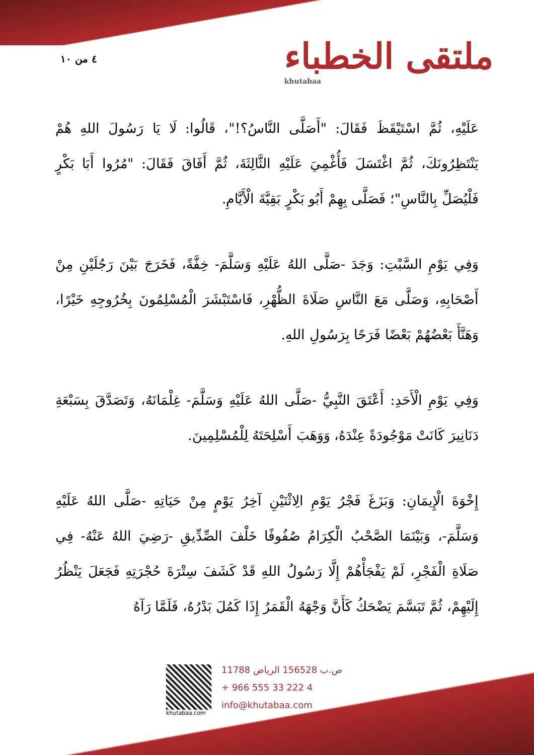٤ من ١٠ ملتقى الخطباء
khutabaa
عَلَيْهِ، ثُمَّ اسْتَيْقَظَ فَقَالَ: "أَصَلَّى النَّاسُ؟!"، قَالُوا: لَا يَا رَسُولَ اللهِ هُمْ يَنْتَظِرُونَكَ، ثُمَّ اغْتَسَلَ فَأُغْمِيَ عَلَيْهِ الثَّالِثَةَ، ثُمَّ أَفَاقَ فَقَالَ: "مُرُوا أَبَا بَكْرٍ فَلْيُصَلِّ بِالنَّاسِ"؛ فَصَلَّى بِهِمْ أَبُو بَكْرٍ بَقِيَّةَ الْأَيَّامِ.
وَفِي يَوْمِ السَّبْتِ: وَجَدَ -صَلَّى اللهُ عَلَيْهِ وَسَلَّمَ- خِفَّةً، فَخَرَجَ بَيْنَ رَجُلَيْنِ مِنْ أَصْحَابِهِ، وَصَلَّى مَعَ النَّاسِ صَلَاةَ الظُّهْرِ، فَاسْتَبْشَرَ الْمُسْلِمُونَ بِخُرُوجِهِ خَيْرًا، وَهَنَّأَ بَعْضُهُمْ بَعْضًا فَرَحًا بِرَسُولِ اللهِ.
وَفِي يَوْمِ الْأَحَدِ: أَعْتَقَ النَّبِيُّ -صَلَّى اللهُ عَلَيْهِ وَسَلَّمَ- غِلْمَانَهُ، وَتَصَدَّقَ بِسَبْعَةِ دَنَانِيرَ كَانَتْ مَوْجُودَةً عِنْدَهُ، وَوَهَبَ أَسْلِحَتَهُ لِلْمُسْلِمِينَ.
إِخْوَةَ الْإِيمَانِ: وَبَزَغَ فَجْرُ يَوْمِ الِاثْنَيْنِ آخِرُ يَوْمٍ مِنْ حَيَاتِهِ -صَلَّى اللهُ عَلَيْهِ وَسَلَّمَ-، وَبَيْنَمَا الصَّحْبُ الْكِرَامُ صُفُوفًا خَلْفَ الصِّدِّيقِ -رَضِيَ اللهُ عَنْهُ- فِي صَلَاةِ الْفَجْرِ، لَمْ يَفْجَأْهُمْ إِلَّا رَسُولُ اللهِ قَدْ كَشَفَ سِتْرَةَ حُجْرَتِهِ فَجَعَلَ يَنْظُرُ إِلَيْهِمْ، ثُمَّ تَبَسَّمَ يَضْحَكُ كَأَنَّ وَجْهَهُ الْقَمَرُ إِذَا كَمُلَ بَدْرُهُ، فَلَمَّا رَآهُ
khutabaa.com
ص.ب 156528 الرياض 11788
+ 966 555 33 222 4
info@khutabaa.com